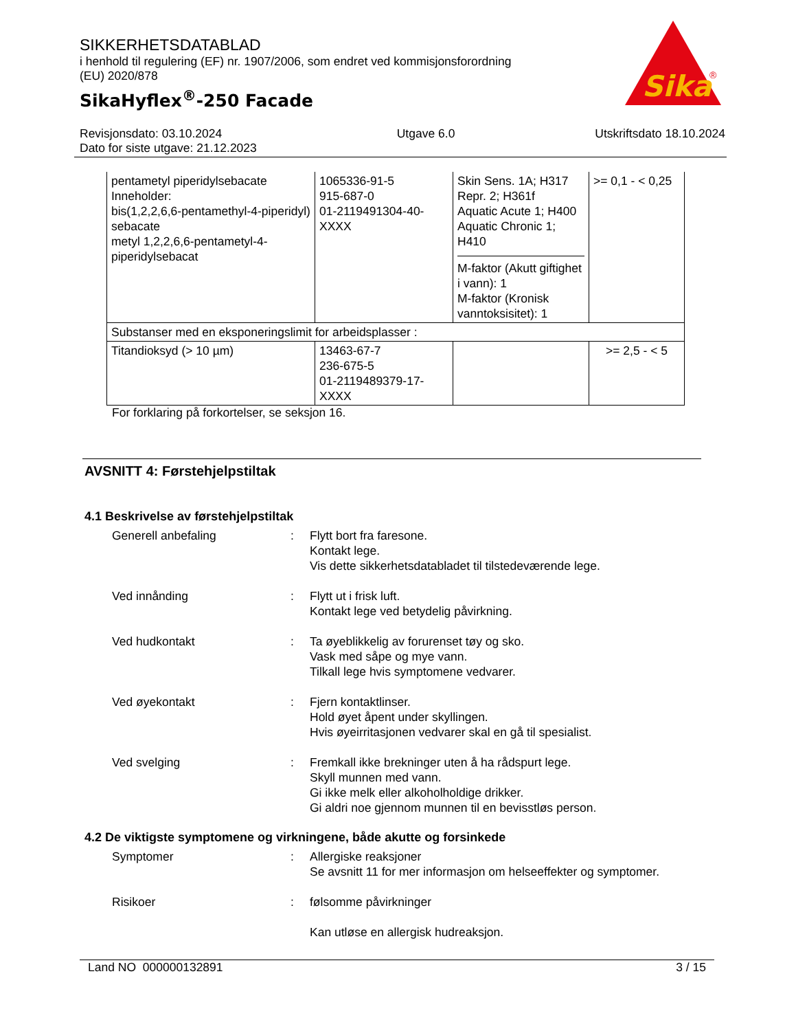SIKKERHETSDATABLAD
i henhold til regulering (EF) nr. 1907/2006, som endret ved kommisjonsforordning
(EU) 2020/878
SikaHyflex<sup>®</sup>-250 Facade
Sika
®
Revisjonsdato: 03.10.2024
Dato for siste utgave: 21.12.2023
Utgave 6.0 Utskriftsdato 18.10.2024
| pentametyl piperidylsebacate Inneholder: bis(1,2,2,6,6-pentamethyl-4-piperidyl) sebacate metyl 1,2,2,6,6-pentametyl-4-piperidylsebacat | 1065336-91-5 915-687-0 01-2119491304-40-XXXX | Skin Sens. 1A; H317 Repr. 2; H361f Aquatic Acute 1; H400 Aquatic Chronic 1; H410 M-faktor (Akutt giftighet i vann): 1 M-faktor (Kronisk vanntoksisitet): 1 | >= 0,1 - < 0,25 |
| Substanser med en eksponeringslimit for arbeidsplasser : | | | |
| Titandioksyd (> 10 µm) | 13463-67-7 236-675-5 01-2119489379-17-XXXX | | >= 2,5 - < 5 |
For forklaring på forkortelser, se seksjon 16.
AVSNITT 4: Førstehjelpstiltak
4.1 Beskrivelse av førstehjelpstiltak
Generell anbefaling : Flytt bort fra faresone.
Kontakt lege.
Vis dette sikkerhetsdatabladet til tilstedeværende lege.
Ved innånding : Flytt ut i frisk luft.
Kontakt lege ved betydelig påvirkning.
Ved hudkontakt : Ta øyeblikkelig av forurenset tøy og sko.
Vask med såpe og mye vann.
Tilkall lege hvis symptomene vedvarer.
Ved øyekontakt : Fjern kontaktlinser.
Hold øyet åpent under skyllingen.
Hvis øyeirritasjonen vedvarer skal en gå til spesialist.
Ved svelging : Fremkall ikke brekninger uten å ha rådspurt lege.
Skyll munnen med vann.
Gi ikke melk eller alkoholholdige drikker.
Gi aldri noe gjennom munnen til en bevisstløs person.
4.2 De viktigste symptomene og virkningene, både akutte og forsinkede
Symptomer : Allergiske reaksjoner
Se avsnitt 11 for mer informasjon om helseeffekter og symptomer.
Risikoer : følsomme påvirkninger
Kan utløse en allergisk hudreaksjon.
Land NO 000000132891 3 / 15